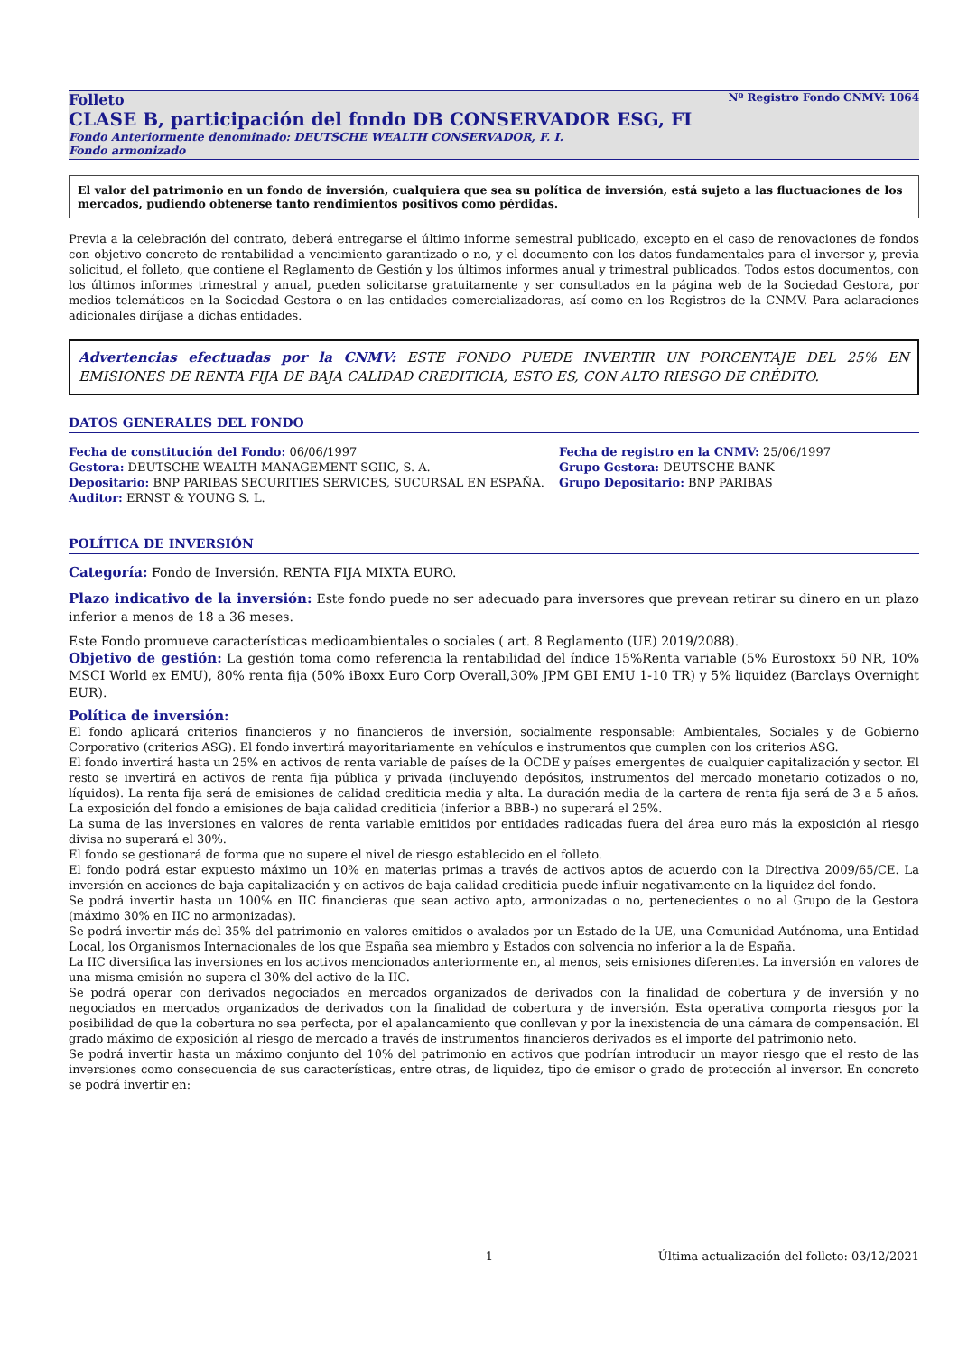Nº Registro Fondo CNMV: 1064
Folleto
CLASE B, participación del fondo DB CONSERVADOR ESG, FI
Fondo Anteriormente denominado: DEUTSCHE WEALTH CONSERVADOR, F. I.
Fondo armonizado
El valor del patrimonio en un fondo de inversión, cualquiera que sea su política de inversión, está sujeto a las fluctuaciones de los mercados, pudiendo obtenerse tanto rendimientos positivos como pérdidas.
Previa a la celebración del contrato, deberá entregarse el último informe semestral publicado, excepto en el caso de renovaciones de fondos con objetivo concreto de rentabilidad a vencimiento garantizado o no, y el documento con los datos fundamentales para el inversor y, previa solicitud, el folleto, que contiene el Reglamento de Gestión y los últimos informes anual y trimestral publicados. Todos estos documentos, con los últimos informes trimestral y anual, pueden solicitarse gratuitamente y ser consultados en la página web de la Sociedad Gestora, por medios telemáticos en la Sociedad Gestora o en las entidades comercializadoras, así como en los Registros de la CNMV. Para aclaraciones adicionales diríjase a dichas entidades.
Advertencias efectuadas por la CNMV: ESTE FONDO PUEDE INVERTIR UN PORCENTAJE DEL 25% EN EMISIONES DE RENTA FIJA DE BAJA CALIDAD CREDITICIA, ESTO ES, CON ALTO RIESGO DE CRÉDITO.
DATOS GENERALES DEL FONDO
Fecha de constitución del Fondo: 06/06/1997
Gestora: DEUTSCHE WEALTH MANAGEMENT SGIIC, S. A.
Depositario: BNP PARIBAS SECURITIES SERVICES, SUCURSAL EN ESPAÑA.
Auditor: ERNST & YOUNG S. L.
Fecha de registro en la CNMV: 25/06/1997
Grupo Gestora: DEUTSCHE BANK
Grupo Depositario: BNP PARIBAS
POLÍTICA DE INVERSIÓN
Categoría: Fondo de Inversión. RENTA FIJA MIXTA EURO.
Plazo indicativo de la inversión: Este fondo puede no ser adecuado para inversores que prevean retirar su dinero en un plazo inferior a menos de 18 a 36 meses.
Este Fondo promueve características medioambientales o sociales ( art. 8 Reglamento (UE) 2019/2088).
Objetivo de gestión: La gestión toma como referencia la rentabilidad del índice 15%Renta variable (5% Eurostoxx 50 NR, 10% MSCI World ex EMU), 80% renta fija (50% iBoxx Euro Corp Overall,30% JPM GBI EMU 1-10 TR) y 5% liquidez (Barclays Overnight EUR).
Política de inversión:
El fondo aplicará criterios financieros y no financieros de inversión, socialmente responsable: Ambientales, Sociales y de Gobierno Corporativo (criterios ASG). El fondo invertirá mayoritariamente en vehículos e instrumentos que cumplen con los criterios ASG.
El fondo invertirá hasta un 25% en activos de renta variable de países de la OCDE y países emergentes de cualquier capitalización y sector. El resto se invertirá en activos de renta fija pública y privada (incluyendo depósitos, instrumentos del mercado monetario cotizados o no, líquidos). La renta fija será de emisiones de calidad crediticia media y alta. La duración media de la cartera de renta fija será de 3 a 5 años. La exposición del fondo a emisiones de baja calidad crediticia (inferior a BBB-) no superará el 25%.
La suma de las inversiones en valores de renta variable emitidos por entidades radicadas fuera del área euro más la exposición al riesgo divisa no superará el 30%.
El fondo se gestionará de forma que no supere el nivel de riesgo establecido en el folleto.
El fondo podrá estar expuesto máximo un 10% en materias primas a través de activos aptos de acuerdo con la Directiva 2009/65/CE. La inversión en acciones de baja capitalización y en activos de baja calidad crediticia puede influir negativamente en la liquidez del fondo.
Se podrá invertir hasta un 100% en IIC financieras que sean activo apto, armonizadas o no, pertenecientes o no al Grupo de la Gestora (máximo 30% en IIC no armonizadas).
Se podrá invertir más del 35% del patrimonio en valores emitidos o avalados por un Estado de la UE, una Comunidad Autónoma, una Entidad Local, los Organismos Internacionales de los que España sea miembro y Estados con solvencia no inferior a la de España.
La IIC diversifica las inversiones en los activos mencionados anteriormente en, al menos, seis emisiones diferentes. La inversión en valores de una misma emisión no supera el 30% del activo de la IIC.
Se podrá operar con derivados negociados en mercados organizados de derivados con la finalidad de cobertura y de inversión y no negociados en mercados organizados de derivados con la finalidad de cobertura y de inversión. Esta operativa comporta riesgos por la posibilidad de que la cobertura no sea perfecta, por el apalancamiento que conllevan y por la inexistencia de una cámara de compensación. El grado máximo de exposición al riesgo de mercado a través de instrumentos financieros derivados es el importe del patrimonio neto.
Se podrá invertir hasta un máximo conjunto del 10% del patrimonio en activos que podrían introducir un mayor riesgo que el resto de las inversiones como consecuencia de sus características, entre otras, de liquidez, tipo de emisor o grado de protección al inversor. En concreto se podrá invertir en:
1 Última actualización del folleto: 03/12/2021